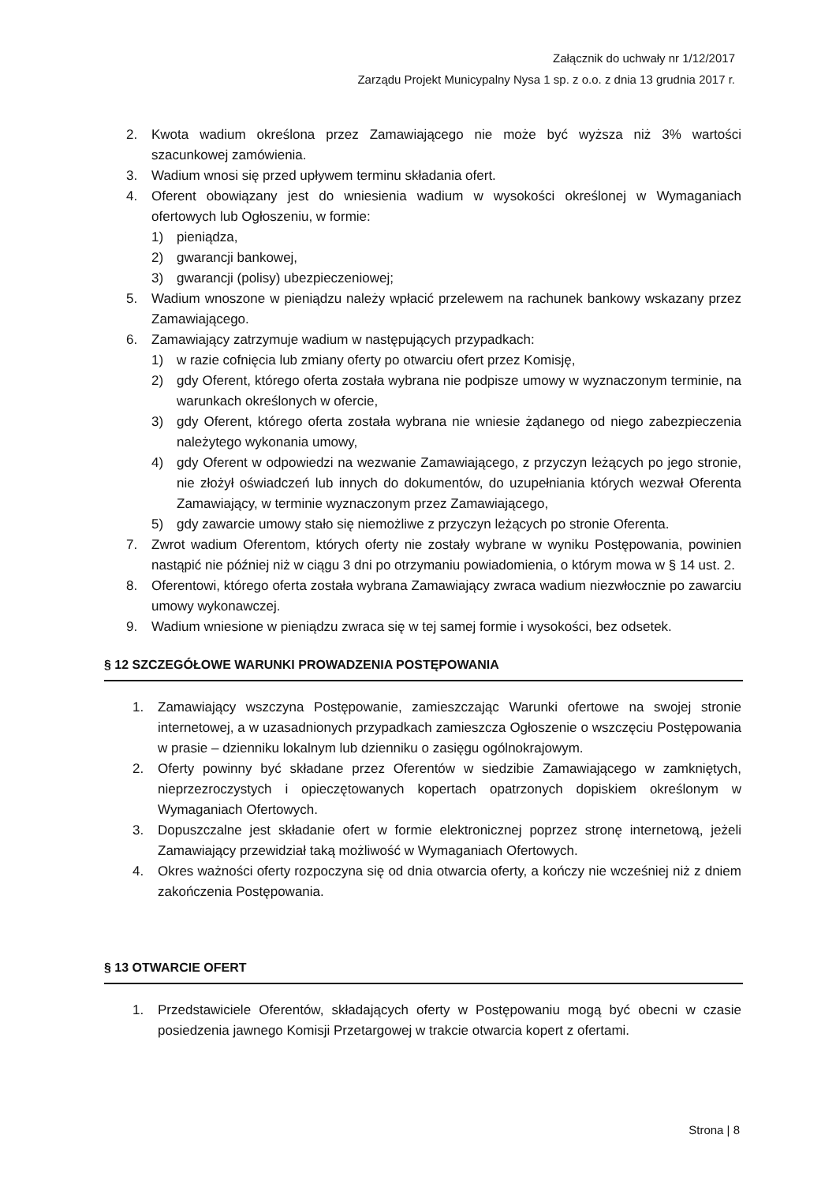Załącznik do uchwały nr 1/12/2017
Zarządu Projekt Municypalny Nysa 1 sp. z o.o. z dnia 13 grudnia 2017 r.
2. Kwota wadium określona przez Zamawiającego nie może być wyższa niż 3% wartości szacunkowej zamówienia.
3. Wadium wnosi się przed upływem terminu składania ofert.
4. Oferent obowiązany jest do wniesienia wadium w wysokości określonej w Wymaganiach ofertowych lub Ogłoszeniu, w formie:
1) pieniądza,
2) gwarancji bankowej,
3) gwarancji (polisy) ubezpieczeniowej;
5. Wadium wnoszone w pieniądzu należy wpłacić przelewem na rachunek bankowy wskazany przez Zamawiającego.
6. Zamawiający zatrzymuje wadium w następujących przypadkach:
1) w razie cofnięcia lub zmiany oferty po otwarciu ofert przez Komisję,
2) gdy Oferent, którego oferta została wybrana nie podpisze umowy w wyznaczonym terminie, na warunkach określonych w ofercie,
3) gdy Oferent, którego oferta została wybrana nie wniesie żądanego od niego zabezpieczenia należytego wykonania umowy,
4) gdy Oferent w odpowiedzi na wezwanie Zamawiającego, z przyczyn leżących po jego stronie, nie złożył oświadczeń lub innych do dokumentów, do uzupełniania których wezwał Oferenta Zamawiający, w terminie wyznaczonym przez Zamawiającego,
5) gdy zawarcie umowy stało się niemożliwe z przyczyn leżących po stronie Oferenta.
7. Zwrot wadium Oferentom, których oferty nie zostały wybrane w wyniku Postępowania, powinien nastąpić nie później niż w ciągu 3 dni po otrzymaniu powiadomienia, o którym mowa w § 14 ust. 2.
8. Oferentowi, którego oferta została wybrana Zamawiający zwraca wadium niezwłocznie po zawarciu umowy wykonawczej.
9. Wadium wniesione w pieniądzu zwraca się w tej samej formie i wysokości, bez odsetek.
§ 12 SZCZEGÓŁOWE WARUNKI PROWADZENIA POSTĘPOWANIA
1. Zamawiający wszczyna Postępowanie, zamieszczając Warunki ofertowe na swojej stronie internetowej, a w uzasadnionych przypadkach zamieszcza Ogłoszenie o wszczęciu Postępowania w prasie – dzienniku lokalnym lub dzienniku o zasięgu ogólnokrajowym.
2. Oferty powinny być składane przez Oferentów w siedzibie Zamawiającego w zamkniętych, nieprzezroczystych i opieczętowanych kopertach opatrzonych dopiskiem określonym w Wymaganiach Ofertowych.
3. Dopuszczalne jest składanie ofert w formie elektronicznej poprzez stronę internetową, jeżeli Zamawiający przewidział taką możliwość w Wymaganiach Ofertowych.
4. Okres ważności oferty rozpoczyna się od dnia otwarcia oferty, a kończy nie wcześniej niż z dniem zakończenia Postępowania.
§ 13 OTWARCIE OFERT
1. Przedstawiciele Oferentów, składających oferty w Postępowaniu mogą być obecni w czasie posiedzenia jawnego Komisji Przetargowej w trakcie otwarcia kopert z ofertami.
Strona | 8